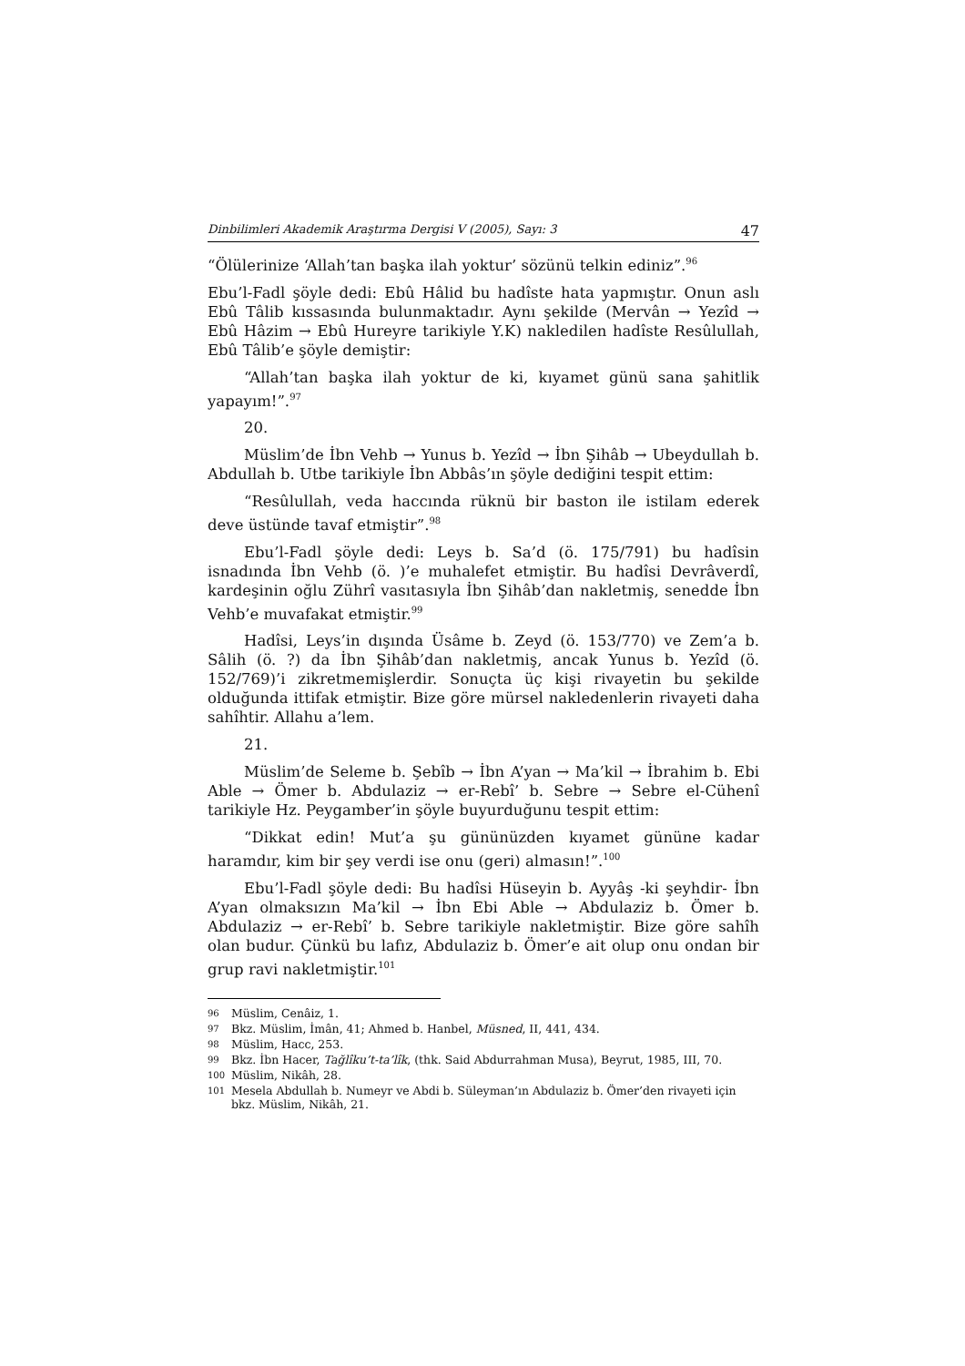Dinbilimleri Akademik Araştırma Dergisi V (2005), Sayı: 3 47
“Ölülerinize ‘Allah’tan başka ilah yoktur’ sözünü telkin ediniz”.<sup>96</sup>
Ebu’l-Fadl şöyle dedi: Ebû Hâlid bu hadîste hata yapmıştır. Onun aslı Ebû Tâlib kıssasında bulunmaktadır. Aynı şekilde (Mervân → Yezîd → Ebû Hâzim → Ebû Hureyre tarikiyle Y.K) nakledilen hadîste Resûlullah, Ebû Tâlib’e şöyle demiştir:
“Allah’tan başka ilah yoktur de ki, kıyamet günü sana şahitlik yapayım!”.<sup>97</sup>
20.
Müslim’de İbn Vehb → Yunus b. Yezîd → İbn Şihâb → Ubeydullah b. Abdullah b. Utbe tarikiyle İbn Abbâs’ın şöyle dediğini tespit ettim:
“Resûlullah, veda haccında rüknü bir baston ile istilam ederek deve üstünde tavaf etmiştir”.<sup>98</sup>
Ebu’l-Fadl şöyle dedi: Leys b. Sa’d (ö. 175/791) bu hadîsin isnadında İbn Vehb (ö. )’e muhalefet etmiştir. Bu hadîsi Devrâverdî, kardeşinin oğlu Zührî vasıtasıyla İbn Şihâb’dan nakletmiş, senedde İbn Vehb’e muvafakat etmiştir.<sup>99</sup>
Hadîsi, Leys’in dışında Üsâme b. Zeyd (ö. 153/770) ve Zem’a b. Sâlih (ö. ?) da İbn Şihâb’dan nakletmiş, ancak Yunus b. Yezîd (ö. 152/769)’i zikretmemişlerdir. Sonuçta üç kişi rivayetin bu şekilde olduğunda ittifak etmiştir. Bize göre mürsel nakledenlerin rivayeti daha sahîhtir. Allahu a’lem.
21.
Müslim’de Seleme b. Şebîb → İbn A’yan → Ma’kil → İbrahim b. Ebi Able → Ömer b. Abdulaziz → er-Rebî’ b. Sebre → Sebre el-Cühenî tarikiyle Hz. Peygamber’in şöyle buyurduğunu tespit ettim:
“Dikkat edin! Mut’a şu gününüzden kıyamet gününe kadar haramdır, kim bir şey verdi ise onu (geri) almasın!”.<sup>100</sup>
Ebu’l-Fadl şöyle dedi: Bu hadîsi Hüseyin b. Ayyâş -ki şeyhdir- İbn A’yan olmaksızın Ma’kil → İbn Ebi Able → Abdulaziz b. Ömer b. Abdulaziz → er-Rebî’ b. Sebre tarikiyle nakletmiştir. Bize göre sahîh olan budur. Çünkü bu lafız, Abdulaziz b. Ömer’e ait olup onu ondan bir grup ravi nakletmiştir.<sup>101</sup>
96 Müslim, Cenâiz, 1.
97 Bkz. Müslim, İmân, 41; Ahmed b. Hanbel, Müsned, II, 441, 434.
98 Müslim, Hacc, 253.
99 Bkz. İbn Hacer, Tağlîku’t-ta’lîk, (thk. Said Abdurrahman Musa), Beyrut, 1985, III, 70.
100 Müslim, Nikâh, 28.
101 Mesela Abdullah b. Numeyr ve Abdi b. Süleyman’ın Abdulaziz b. Ömer’den rivayeti için bkz. Müslim, Nikâh, 21.